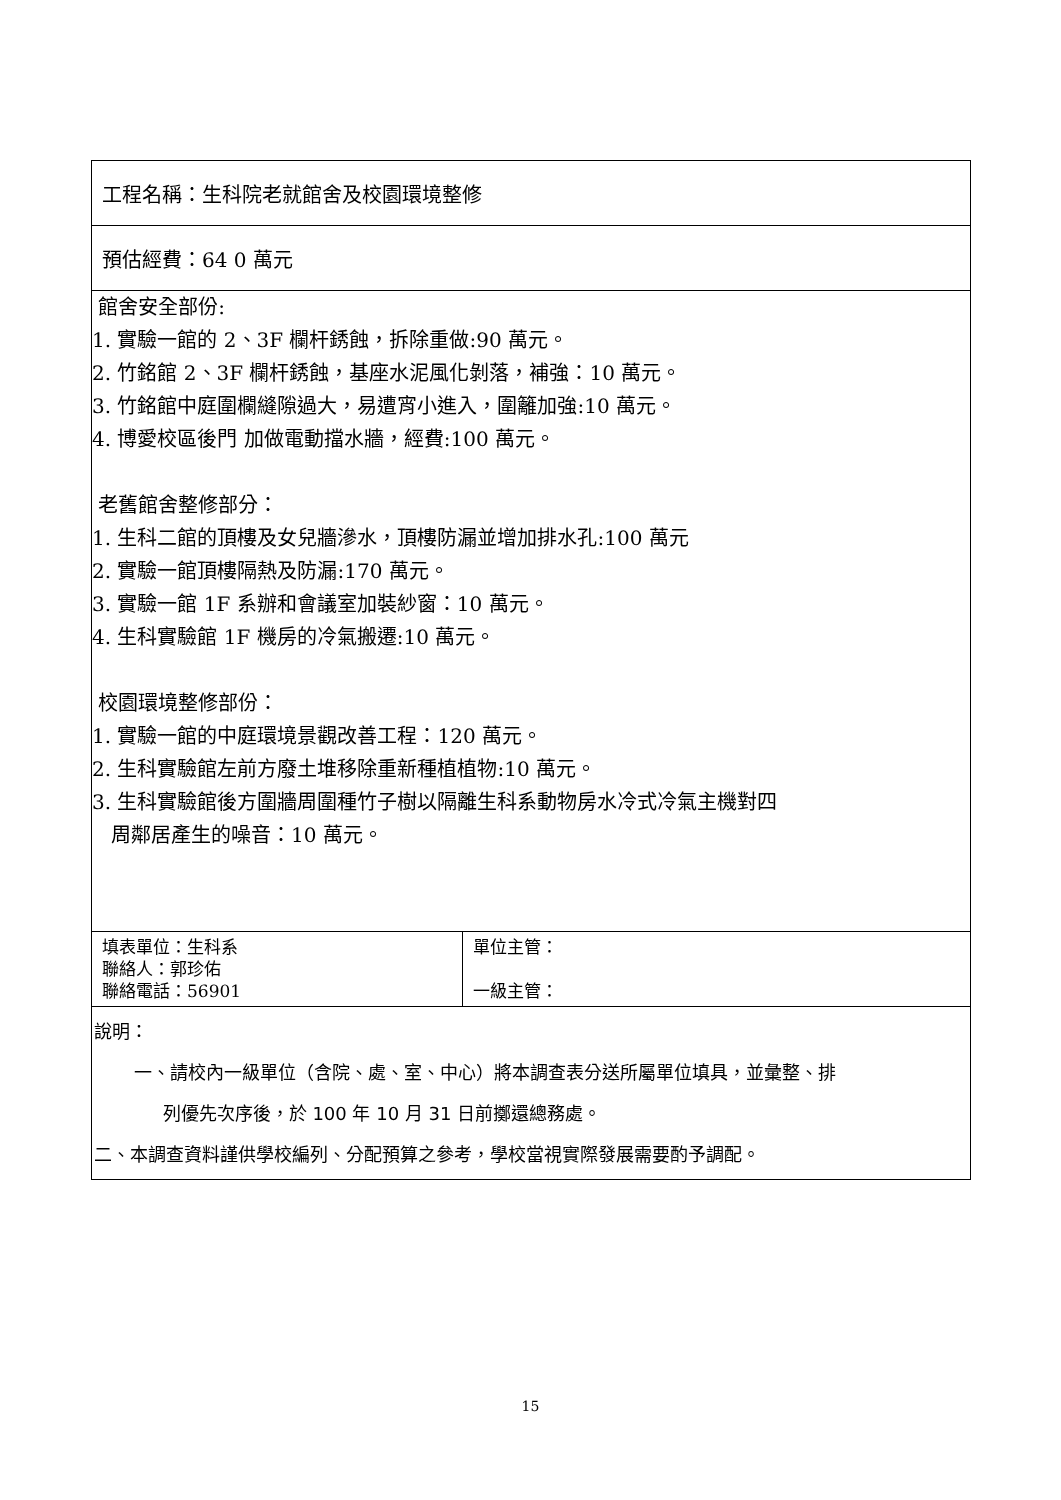| 工程名稱：生科院老就館舍及校園環境整修 | |
| 預估經費：64 0 萬元 | |
| 館舍安全部份: 1. 實驗一館的 2、3F 欄杆銹蝕，拆除重做:90 萬元。 2. 竹銘館 2、3F 欄杆銹蝕，基座水泥風化剝落，補強：10 萬元。 3. 竹銘館中庭圍欄縫隙過大，易遭宵小進入，圍籬加強:10 萬元。 4. 博愛校區後門 加做電動擋水牆，經費:100 萬元。 老舊館舍整修部分： 1. 生科二館的頂樓及女兒牆滲水，頂樓防漏並增加排水孔:100 萬元 2. 實驗一館頂樓隔熱及防漏:170 萬元。 3. 實驗一館 1F 系辦和會議室加裝紗窗：10 萬元。 4. 生科實驗館 1F 機房的冷氣搬遷:10 萬元。 校園環境整修部份： 1. 實驗一館的中庭環境景觀改善工程：120 萬元。 2. 生科實驗館左前方廢土堆移除重新種植植物:10 萬元。 3. 生科實驗館後方圍牆周圍種竹子樹以隔離生科系動物房水冷式冷氣主機對四 周鄰居產生的噪音：10 萬元。 | |
| 填表單位：生科系 聯絡人：郭珍佑 聯絡電話：56901 | 單位主管： 一級主管： |
| 說明： 一、請校內一級單位（含院、處、室、中心）將本調查表分送所屬單位填具，並彙整、排 列優先次序後，於 100 年 10 月 31 日前擲還總務處。 二、本調查資料謹供學校編列、分配預算之參考，學校當視實際發展需要酌予調配。 | |
15